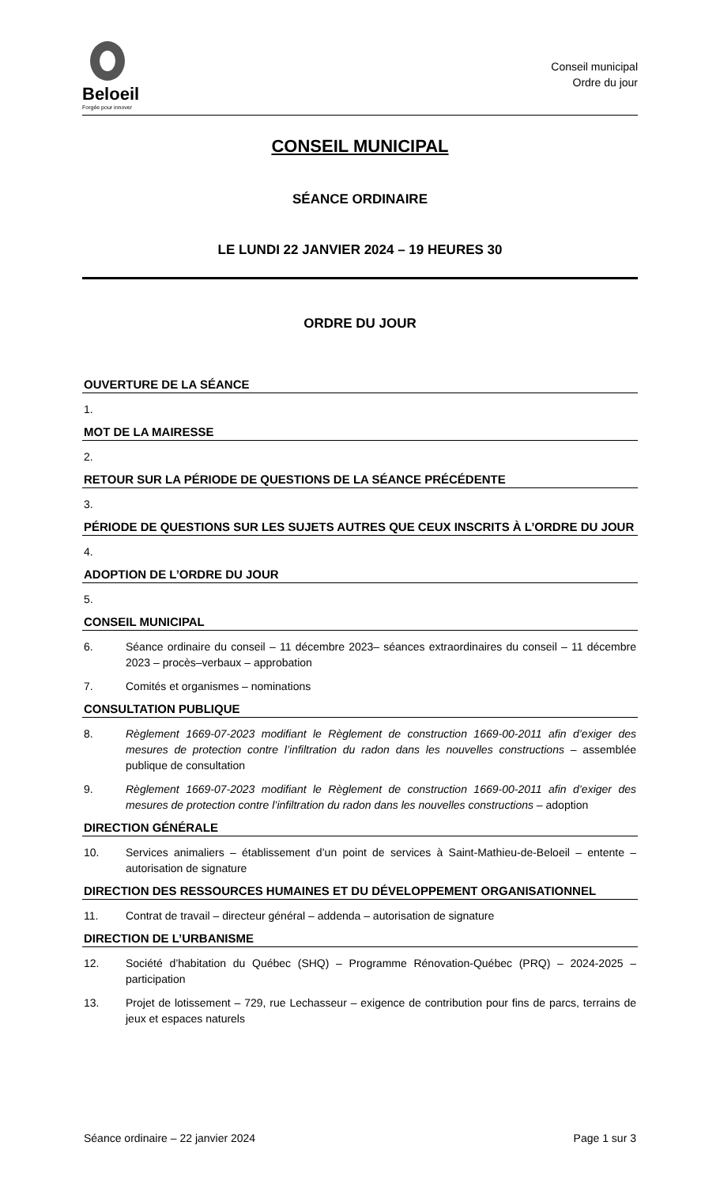Beloeil
Forgée pour innover
Conseil municipal
Ordre du jour
CONSEIL MUNICIPAL
SÉANCE ORDINAIRE
LE LUNDI 22 JANVIER 2024 – 19 HEURES 30
ORDRE DU JOUR
OUVERTURE DE LA SÉANCE
1.
MOT DE LA MAIRESSE
2.
RETOUR SUR LA PÉRIODE DE QUESTIONS DE LA SÉANCE PRÉCÉDENTE
3.
PÉRIODE DE QUESTIONS SUR LES SUJETS AUTRES QUE CEUX INSCRITS À L’ORDRE DU JOUR
4.
ADOPTION DE L’ORDRE DU JOUR
5.
CONSEIL MUNICIPAL
6. Séance ordinaire du conseil – 11 décembre 2023– séances extraordinaires du conseil – 11 décembre 2023 – procès–verbaux – approbation
7. Comités et organismes – nominations
CONSULTATION PUBLIQUE
8. Règlement 1669-07-2023 modifiant le Règlement de construction 1669-00-2011 afin d’exiger des mesures de protection contre l’infiltration du radon dans les nouvelles constructions – assemblée publique de consultation
9. Règlement 1669-07-2023 modifiant le Règlement de construction 1669-00-2011 afin d’exiger des mesures de protection contre l’infiltration du radon dans les nouvelles constructions – adoption
DIRECTION GÉNÉRALE
10. Services animaliers – établissement d’un point de services à Saint-Mathieu-de-Beloeil – entente – autorisation de signature
DIRECTION DES RESSOURCES HUMAINES ET DU DÉVELOPPEMENT ORGANISATIONNEL
11. Contrat de travail – directeur général – addenda – autorisation de signature
DIRECTION DE L’URBANISME
12. Société d’habitation du Québec (SHQ) – Programme Rénovation-Québec (PRQ) – 2024-2025 – participation
13. Projet de lotissement – 729, rue Lechasseur – exigence de contribution pour fins de parcs, terrains de jeux et espaces naturels
Séance ordinaire – 22 janvier 2024 Page 1 sur 3